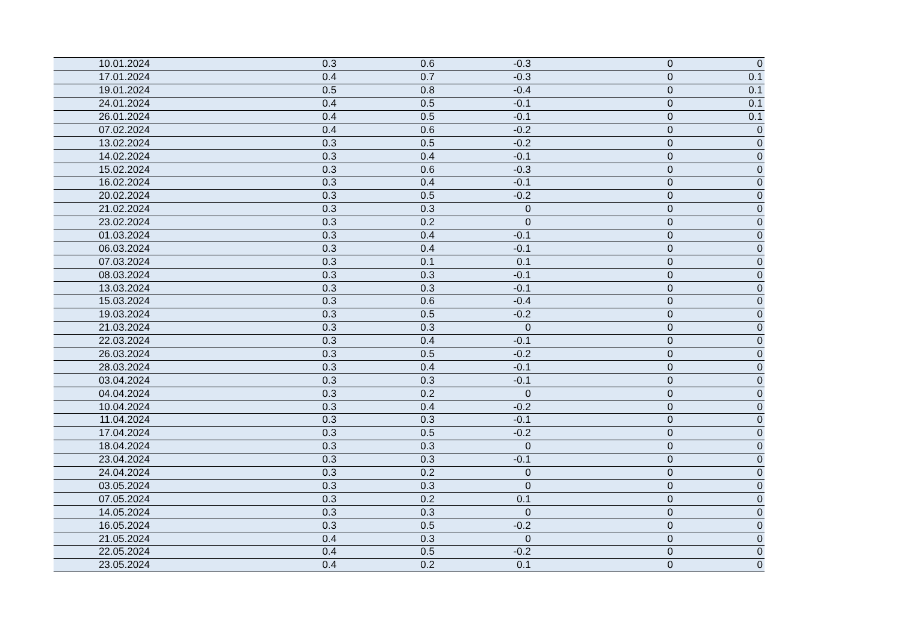| 10.01.2024 | 0.3 | 0.6 | -0.3 | 0 | 0 |
| 17.01.2024 | 0.4 | 0.7 | -0.3 | 0 | 0.1 |
| 19.01.2024 | 0.5 | 0.8 | -0.4 | 0 | 0.1 |
| 24.01.2024 | 0.4 | 0.5 | -0.1 | 0 | 0.1 |
| 26.01.2024 | 0.4 | 0.5 | -0.1 | 0 | 0.1 |
| 07.02.2024 | 0.4 | 0.6 | -0.2 | 0 | 0 |
| 13.02.2024 | 0.3 | 0.5 | -0.2 | 0 | 0 |
| 14.02.2024 | 0.3 | 0.4 | -0.1 | 0 | 0 |
| 15.02.2024 | 0.3 | 0.6 | -0.3 | 0 | 0 |
| 16.02.2024 | 0.3 | 0.4 | -0.1 | 0 | 0 |
| 20.02.2024 | 0.3 | 0.5 | -0.2 | 0 | 0 |
| 21.02.2024 | 0.3 | 0.3 | 0 | 0 | 0 |
| 23.02.2024 | 0.3 | 0.2 | 0 | 0 | 0 |
| 01.03.2024 | 0.3 | 0.4 | -0.1 | 0 | 0 |
| 06.03.2024 | 0.3 | 0.4 | -0.1 | 0 | 0 |
| 07.03.2024 | 0.3 | 0.1 | 0.1 | 0 | 0 |
| 08.03.2024 | 0.3 | 0.3 | -0.1 | 0 | 0 |
| 13.03.2024 | 0.3 | 0.3 | -0.1 | 0 | 0 |
| 15.03.2024 | 0.3 | 0.6 | -0.4 | 0 | 0 |
| 19.03.2024 | 0.3 | 0.5 | -0.2 | 0 | 0 |
| 21.03.2024 | 0.3 | 0.3 | 0 | 0 | 0 |
| 22.03.2024 | 0.3 | 0.4 | -0.1 | 0 | 0 |
| 26.03.2024 | 0.3 | 0.5 | -0.2 | 0 | 0 |
| 28.03.2024 | 0.3 | 0.4 | -0.1 | 0 | 0 |
| 03.04.2024 | 0.3 | 0.3 | -0.1 | 0 | 0 |
| 04.04.2024 | 0.3 | 0.2 | 0 | 0 | 0 |
| 10.04.2024 | 0.3 | 0.4 | -0.2 | 0 | 0 |
| 11.04.2024 | 0.3 | 0.3 | -0.1 | 0 | 0 |
| 17.04.2024 | 0.3 | 0.5 | -0.2 | 0 | 0 |
| 18.04.2024 | 0.3 | 0.3 | 0 | 0 | 0 |
| 23.04.2024 | 0.3 | 0.3 | -0.1 | 0 | 0 |
| 24.04.2024 | 0.3 | 0.2 | 0 | 0 | 0 |
| 03.05.2024 | 0.3 | 0.3 | 0 | 0 | 0 |
| 07.05.2024 | 0.3 | 0.2 | 0.1 | 0 | 0 |
| 14.05.2024 | 0.3 | 0.3 | 0 | 0 | 0 |
| 16.05.2024 | 0.3 | 0.5 | -0.2 | 0 | 0 |
| 21.05.2024 | 0.4 | 0.3 | 0 | 0 | 0 |
| 22.05.2024 | 0.4 | 0.5 | -0.2 | 0 | 0 |
| 23.05.2024 | 0.4 | 0.2 | 0.1 | 0 | 0 |